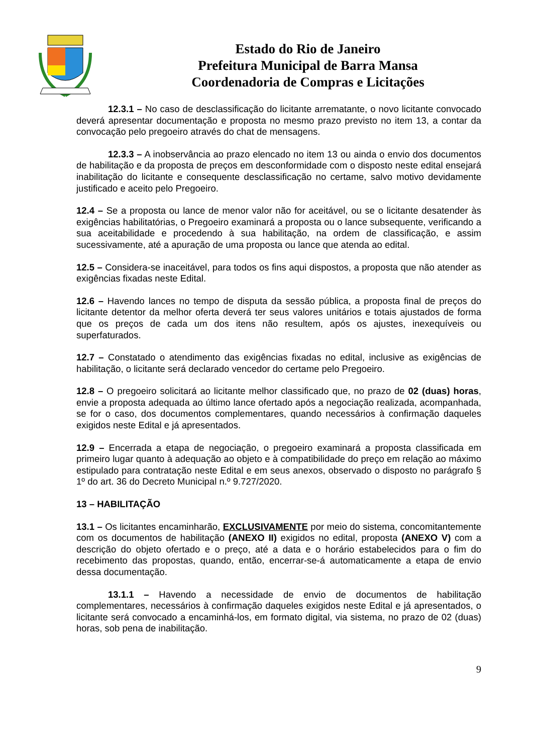Estado do Rio de Janeiro
Prefeitura Municipal de Barra Mansa
Coordenadoria de Compras e Licitações
12.3.1 – No caso de desclassificação do licitante arrematante, o novo licitante convocado deverá apresentar documentação e proposta no mesmo prazo previsto no item 13, a contar da convocação pelo pregoeiro através do chat de mensagens.
12.3.3 – A inobservância ao prazo elencado no item 13 ou ainda o envio dos documentos de habilitação e da proposta de preços em desconformidade com o disposto neste edital ensejará inabilitação do licitante e consequente desclassificação no certame, salvo motivo devidamente justificado e aceito pelo Pregoeiro.
12.4 – Se a proposta ou lance de menor valor não for aceitável, ou se o licitante desatender às exigências habilitatórias, o Pregoeiro examinará a proposta ou o lance subsequente, verificando a sua aceitabilidade e procedendo à sua habilitação, na ordem de classificação, e assim sucessivamente, até a apuração de uma proposta ou lance que atenda ao edital.
12.5 – Considera-se inaceitável, para todos os fins aqui dispostos, a proposta que não atender as exigências fixadas neste Edital.
12.6 – Havendo lances no tempo de disputa da sessão pública, a proposta final de preços do licitante detentor da melhor oferta deverá ter seus valores unitários e totais ajustados de forma que os preços de cada um dos itens não resultem, após os ajustes, inexequíveis ou superfaturados.
12.7 – Constatado o atendimento das exigências fixadas no edital, inclusive as exigências de habilitação, o licitante será declarado vencedor do certame pelo Pregoeiro.
12.8 – O pregoeiro solicitará ao licitante melhor classificado que, no prazo de 02 (duas) horas, envie a proposta adequada ao último lance ofertado após a negociação realizada, acompanhada, se for o caso, dos documentos complementares, quando necessários à confirmação daqueles exigidos neste Edital e já apresentados.
12.9 – Encerrada a etapa de negociação, o pregoeiro examinará a proposta classificada em primeiro lugar quanto à adequação ao objeto e à compatibilidade do preço em relação ao máximo estipulado para contratação neste Edital e em seus anexos, observado o disposto no parágrafo § 1º do art. 36 do Decreto Municipal n.º 9.727/2020.
13 – HABILITAÇÃO
13.1 – Os licitantes encaminharão, EXCLUSIVAMENTE por meio do sistema, concomitantemente com os documentos de habilitação (ANEXO II) exigidos no edital, proposta (ANEXO V) com a descrição do objeto ofertado e o preço, até a data e o horário estabelecidos para o fim do recebimento das propostas, quando, então, encerrar-se-á automaticamente a etapa de envio dessa documentação.
13.1.1 – Havendo a necessidade de envio de documentos de habilitação complementares, necessários à confirmação daqueles exigidos neste Edital e já apresentados, o licitante será convocado a encaminhá-los, em formato digital, via sistema, no prazo de 02 (duas) horas, sob pena de inabilitação.
9